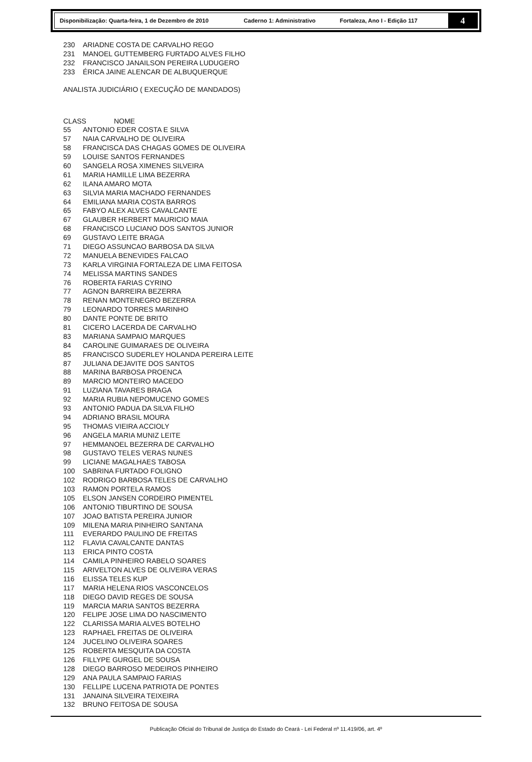Disponibilização: Quarta-feira, 1 de Dezembro de 2010 Caderno 1: Administrativo Fortaleza, Ano I - Edição 117
4
| 230 | ARIADNE COSTA DE CARVALHO REGO |
| 231 | MANOEL GUTTEMBERG FURTADO ALVES FILHO |
| 232 | FRANCISCO JANAILSON PEREIRA LUDUGERO |
| 233 | ÉRICA JAINE ALENCAR DE ALBUQUERQUE |
ANALISTA JUDICIÁRIO ( EXECUÇÃO DE MANDADOS)
| CLASS NOME | |
| --- | --- |
| 55 | ANTONIO EDER COSTA E SILVA |
| 57 | NAIA CARVALHO DE OLIVEIRA |
| 58 | FRANCISCA DAS CHAGAS GOMES DE OLIVEIRA |
| 59 | LOUISE SANTOS FERNANDES |
| 60 | SANGELA ROSA XIMENES SILVEIRA |
| 61 | MARIA HAMILLE LIMA BEZERRA |
| 62 | ILANA AMARO MOTA |
| 63 | SILVIA MARIA MACHADO FERNANDES |
| 64 | EMILIANA MARIA COSTA BARROS |
| 65 | FABYO ALEX ALVES CAVALCANTE |
| 67 | GLAUBER HERBERT MAURICIO MAIA |
| 68 | FRANCISCO LUCIANO DOS SANTOS JUNIOR |
| 69 | GUSTAVO LEITE BRAGA |
| 71 | DIEGO ASSUNCAO BARBOSA DA SILVA |
| 72 | MANUELA BENEVIDES FALCAO |
| 73 | KARLA VIRGINIA FORTALEZA DE LIMA FEITOSA |
| 74 | MELISSA MARTINS SANDES |
| 76 | ROBERTA FARIAS CYRINO |
| 77 | AGNON BARREIRA BEZERRA |
| 78 | RENAN MONTENEGRO BEZERRA |
| 79 | LEONARDO TORRES MARINHO |
| 80 | DANTE PONTE DE BRITO |
| 81 | CICERO LACERDA DE CARVALHO |
| 83 | MARIANA SAMPAIO MARQUES |
| 84 | CAROLINE GUIMARAES DE OLIVEIRA |
| 85 | FRANCISCO SUDERLEY HOLANDA PEREIRA LEITE |
| 87 | JULIANA DEJAVITE DOS SANTOS |
| 88 | MARINA BARBOSA PROENCA |
| 89 | MARCIO MONTEIRO MACEDO |
| 91 | LUZIANA TAVARES BRAGA |
| 92 | MARIA RUBIA NEPOMUCENO GOMES |
| 93 | ANTONIO PADUA DA SILVA FILHO |
| 94 | ADRIANO BRASIL MOURA |
| 95 | THOMAS VIEIRA ACCIOLY |
| 96 | ANGELA MARIA MUNIZ LEITE |
| 97 | HEMMANOEL BEZERRA DE CARVALHO |
| 98 | GUSTAVO TELES VERAS NUNES |
| 99 | LICIANE MAGALHAES TABOSA |
| 100 | SABRINA FURTADO FOLIGNO |
| 102 | RODRIGO BARBOSA TELES DE CARVALHO |
| 103 | RAMON PORTELA RAMOS |
| 105 | ELSON JANSEN CORDEIRO PIMENTEL |
| 106 | ANTONIO TIBURTINO DE SOUSA |
| 107 | JOAO BATISTA PEREIRA JUNIOR |
| 109 | MILENA MARIA PINHEIRO SANTANA |
| 111 | EVERARDO PAULINO DE FREITAS |
| 112 | FLAVIA CAVALCANTE DANTAS |
| 113 | ERICA PINTO COSTA |
| 114 | CAMILA PINHEIRO RABELO SOARES |
| 115 | ARIVELTON ALVES DE OLIVEIRA VERAS |
| 116 | ELISSA TELES KUP |
| 117 | MARIA HELENA RIOS VASCONCELOS |
| 118 | DIEGO DAVID REGES DE SOUSA |
| 119 | MARCIA MARIA SANTOS BEZERRA |
| 120 | FELIPE JOSE LIMA DO NASCIMENTO |
| 122 | CLARISSA MARIA ALVES BOTELHO |
| 123 | RAPHAEL FREITAS DE OLIVEIRA |
| 124 | JUCELINO OLIVEIRA SOARES |
| 125 | ROBERTA MESQUITA DA COSTA |
| 126 | FILLYPE GURGEL DE SOUSA |
| 128 | DIEGO BARROSO MEDEIROS PINHEIRO |
| 129 | ANA PAULA SAMPAIO FARIAS |
| 130 | FELLIPE LUCENA PATRIOTA DE PONTES |
| 131 | JANAINA SILVEIRA TEIXEIRA |
| 132 | BRUNO FEITOSA DE SOUSA |
Publicação Oficial do Tribunal de Justiça do Estado do Ceará - Lei Federal nº 11.419/06, art. 4º